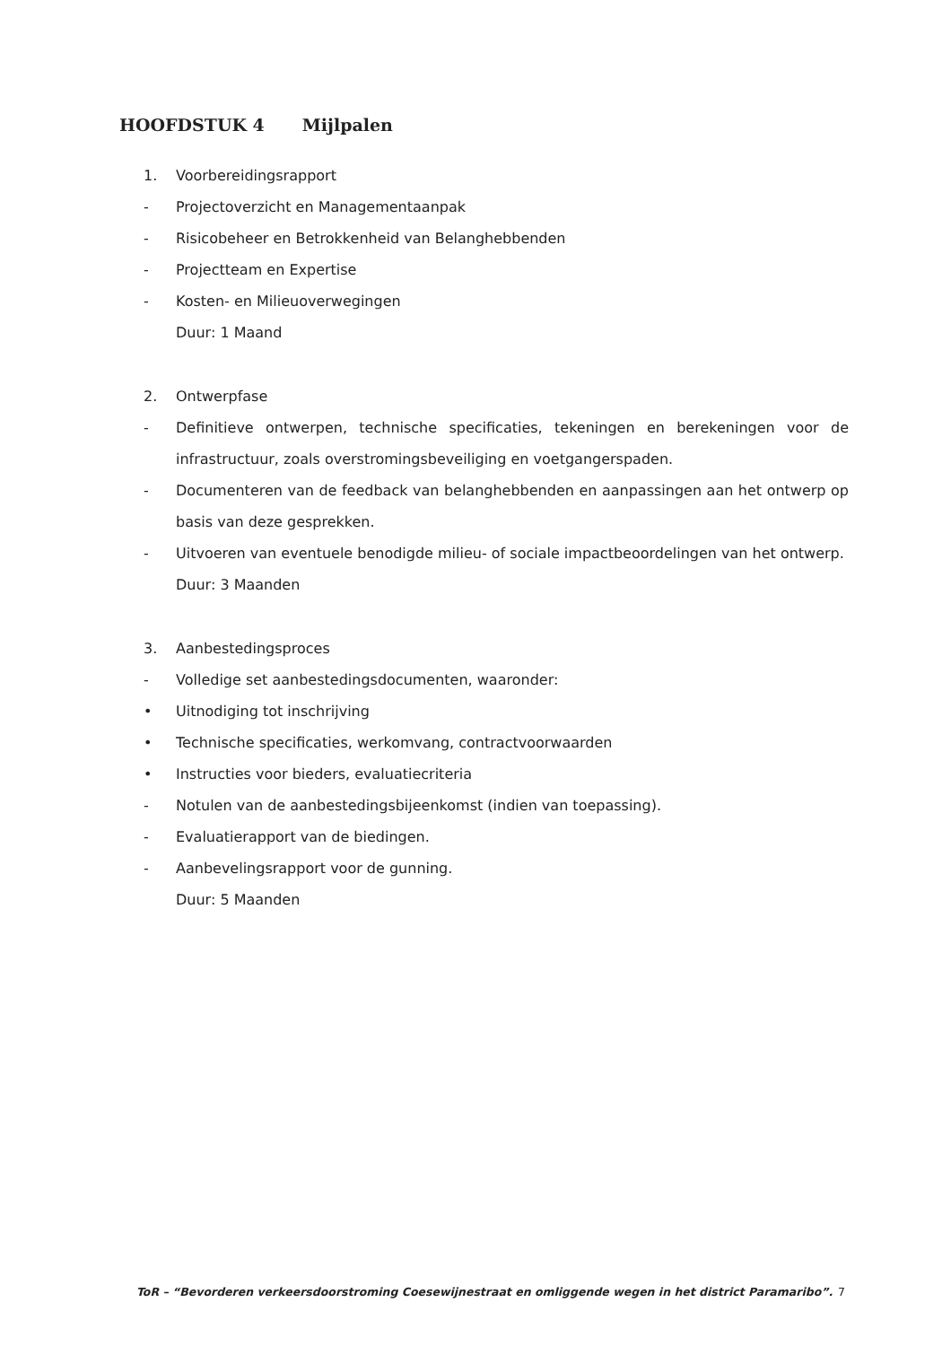HOOFDSTUK 4 Mijlpalen
1. Voorbereidingsrapport
- Projectoverzicht en Managementaanpak
- Risicobeheer en Betrokkenheid van Belanghebbenden
- Projectteam en Expertise
- Kosten- en Milieuoverwegingen
Duur: 1 Maand
2. Ontwerpfase
- Definitieve ontwerpen, technische specificaties, tekeningen en berekeningen voor de infrastructuur, zoals overstromingsbeveiliging en voetgangerspaden.
- Documenteren van de feedback van belanghebbenden en aanpassingen aan het ontwerp op basis van deze gesprekken.
- Uitvoeren van eventuele benodigde milieu- of sociale impactbeoordelingen van het ontwerp.
Duur: 3 Maanden
3. Aanbestedingsproces
- Volledige set aanbestedingsdocumenten, waaronder:
• Uitnodiging tot inschrijving
• Technische specificaties, werkomvang, contractvoorwaarden
• Instructies voor bieders, evaluatiecriteria
- Notulen van de aanbestedingsbijeenkomst (indien van toepassing).
- Evaluatierapport van de biedingen.
- Aanbevelingsrapport voor de gunning.
Duur: 5 Maanden
ToR – “Bevorderen verkeersdoorstroming Coesewijnestraat en omliggende wegen in het district Paramaribo”. 7